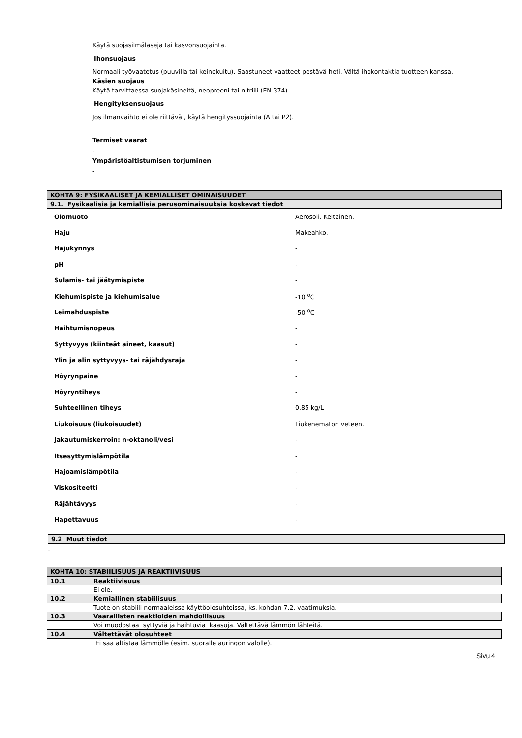Käytä suojasilmälaseja tai kasvonsuojainta.
Ihonsuojaus
Normaali työvaatetus (puuvilla tai keinokuitu). Saastuneet vaatteet pestävä heti. Vältä ihokontaktia tuotteen kanssa.
Käsien suojaus
Käytä tarvittaessa suojakäsineitä, neopreeni tai nitriili (EN 374).
Hengityksensuojaus
Jos ilmanvaihto ei ole riittävä , käytä hengityssuojainta (A tai P2).
Termiset vaarat
-
Ympäristöaltistumisen torjuminen
-
KOHTA 9: FYSIKAALISET JA KEMIALLISET OMINAISUUDET
9.1. Fysikaalisia ja kemiallisia perusominaisuuksia koskevat tiedot
| Olomuoto | Aerosoli. Keltainen. |
| Haju | Makeahko. |
| Hajukynnys | - |
| pH | - |
| Sulamis- tai jäätymispiste | - |
| Kiehumispiste ja kiehumisalue | -10 <sup>o</sup>C |
| Leimahduspiste | -50 <sup>o</sup>C |
| Haihtumisnopeus | - |
| Syttyvyys (kiinteät aineet, kaasut) | - |
| Ylin ja alin syttyvyys- tai räjähdysraja | - |
| Höyrynpaine | - |
| Höyryntiheys | - |
| Suhteellinen tiheys | 0,85 kg/L |
| Liukoisuus (liukoisuudet) | Liukenematon veteen. |
| Jakautumiskerroin: n-oktanoli/vesi | - |
| Itsesyttymislämpötila | - |
| Hajoamislämpötila | - |
| Viskositeetti | - |
| Räjähtävyys | - |
| Hapettavuus | - |
9.2 Muut tiedot
-
KOHTA 10: STABIILISUUS JA REAKTIIVISUUS
| 10.1 | Reaktiivisuus |
| | Ei ole. |
| 10.2 | Kemiallinen stabiilisuus |
| | Tuote on stabiili normaaleissa käyttöolosuhteissa, ks. kohdan 7.2. vaatimuksia. |
| 10.3 | Vaarallisten reaktioiden mahdollisuus |
| | Voi muodostaa syttyviä ja haihtuvia kaasuja. Vältettävä lämmön lähteitä. |
| 10.4 | Vältettävät olosuhteet |
| | Ei saa altistaa lämmölle (esim. suoralle auringon valolle). |
Sivu 4